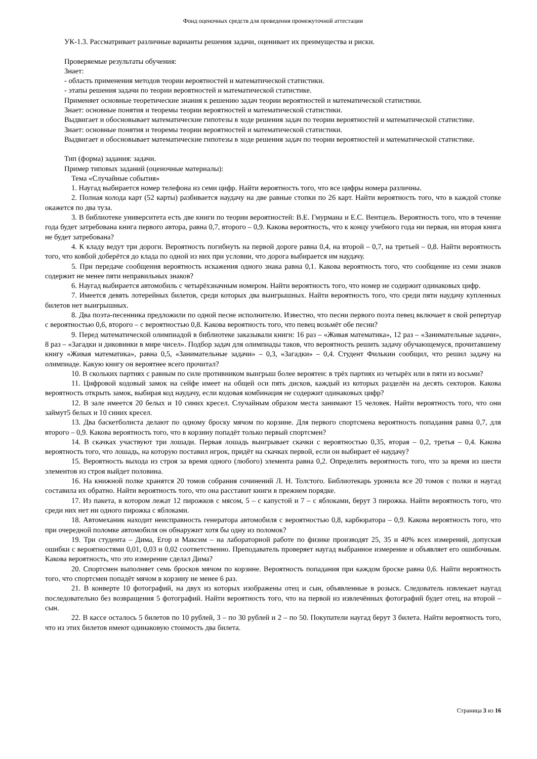Фонд оценочных средств для проведения промежуточной аттестации
УК-1.3. Рассматривает различные варианты решения задачи, оценивает их преимущества и риски.
Проверяемые результаты обучения:
Знает:
- область применения методов теории вероятностей и математической статистики.
- этапы решения задачи по теории вероятностей и математической статистике.
Применяет основные теоретические знания к решению задач теории вероятностей и математической статистики.
Знает: основные понятия и теоремы теории вероятностей и математической статистики.
Выдвигает и обосновывает математические гипотезы в ходе решения задач по теории вероятностей и математической статистике.
Знает: основные понятия и теоремы теории вероятностей и математической статистики.
Выдвигает и обосновывает математические гипотезы в ходе решения задач по теории вероятностей и математической статистике.
Тип (форма) задания: задачи.
Пример типовых заданий (оценочные материалы):
Тема «Случайные события»
1. Наугад выбирается номер телефона из семи цифр. Найти вероятность того, что все цифры номера различны.
2. Полная колода карт (52 карты) разбивается наудачу на две равные стопки по 26 карт. Найти вероятность того, что в каждой стопке окажется по два туза.
3. В библиотеке университета есть две книги по теории вероятностей: В.Е. Гмурмана и Е.С. Вентцель. Вероятность того, что в течение года будет затребована книга первого автора, равна 0,7, второго – 0,9. Какова вероятность, что к концу учебного года ни первая, ни вторая книга не будет затребована?
4. К кладу ведут три дороги. Вероятность погибнуть на первой дороге равна 0,4, на второй – 0,7, на третьей – 0,8. Найти вероятность того, что ковбой доберётся до клада по одной из них при условии, что дорога выбирается им наудачу.
5. При передаче сообщения вероятность искажения одного знака равна 0,1. Какова вероятность того, что сообщение из семи знаков содержит не менее пяти неправильных знаков?
6. Наугад выбирается автомобиль с четырёхзначным номером. Найти вероятность того, что номер не содержит одинаковых цифр.
7. Имеется девять лотерейных билетов, среди которых два выигрышных. Найти вероятность того, что среди пяти наудачу купленных билетов нет выигрышных.
8. Два поэта-песенника предложили по одной песне исполнителю. Известно, что песни первого поэта певец включает в свой репертуар с вероятностью 0,6, второго – с вероятностью 0,8. Какова вероятность того, что певец возьмёт обе песни?
9. Перед математической олимпиадой в библиотеке заказывали книги: 16 раз – «Живая математика», 12 раз – «Занимательные задачи», 8 раз – «Загадки и диковинки в мире чисел». Подбор задач для олимпиады таков, что вероятность решить задачу обучающемуся, прочитавшему книгу «Живая математика», равна 0,5, «Занимательные задачи» – 0,3, «Загадки» – 0,4. Студент Филькин сообщил, что решил задачу на олимпиаде. Какую книгу он вероятнее всего прочитал?
10. В скольких партиях с равным по силе противником выигрыш более вероятен: в трёх партиях из четырёх или в пяти из восьми?
11. Цифровой кодовый замок на сейфе имеет на общей оси пять дисков, каждый из которых разделён на десять секторов. Какова вероятность открыть замок, выбирая код наудачу, если кодовая комбинация не содержит одинаковых цифр?
12. В зале имеется 20 белых и 10 синих кресел. Случайным образом места занимают 15 человек. Найти вероятность того, что они займут5 белых и 10 синих кресел.
13. Два баскетболиста делают по одному броску мячом по корзине. Для первого спортсмена вероятность попадания равна 0,7, для второго – 0,9. Какова вероятность того, что в корзину попадёт только первый спортсмен?
14. В скачках участвуют три лошади. Первая лошадь выигрывает скачки с вероятностью 0,35, вторая – 0,2, третья – 0,4. Какова вероятность того, что лошадь, на которую поставил игрок, придёт на скачках первой, если он выбирает её наудачу?
15. Вероятность выхода из строя за время одного (любого) элемента равна 0,2. Определить вероятность того, что за время из шести элементов из строя выйдет половина.
16. На книжной полке хранятся 20 томов собрания сочинений Л. Н. Толстого. Библиотекарь уронила все 20 томов с полки и наугад составила их обратно. Найти вероятность того, что она расставит книги в прежнем порядке.
17. Из пакета, в котором лежат 12 пирожков с мясом, 5 – с капустой и 7 – с яблоками, берут 3 пирожка. Найти вероятность того, что среди них нет ни одного пирожка с яблоками.
18. Автомеханик находит неисправность генератора автомобиля с вероятностью 0,8, карбюратора – 0,9. Какова вероятность того, что при очередной поломке автомобиля он обнаружит хотя бы одну из поломок?
19. Три студента – Дима, Егор и Максим – на лабораторной работе по физике производят 25, 35 и 40% всех измерений, допуская ошибки с вероятностями 0,01, 0,03 и 0,02 соответственно. Преподаватель проверяет наугад выбранное измерение и объявляет его ошибочным. Какова вероятность, что это измерение сделал Дима?
20. Спортсмен выполняет семь бросков мячом по корзине. Вероятность попадания при каждом броске равна 0,6. Найти вероятность того, что спортсмен попадёт мячом в корзину не менее 6 раз.
21. В конверте 10 фотографий, на двух из которых изображены отец и сын, объявленные в розыск. Следователь извлекает наугад последовательно без возвращения 5 фотографий. Найти вероятность того, что на первой из извлечённых фотографий будет отец, на второй – сын.
22. В кассе осталось 5 билетов по 10 рублей, 3 – по 30 рублей и 2 – по 50. Покупатели наугад берут 3 билета. Найти вероятность того, что из этих билетов имеют одинаковую стоимость два билета.
Страница 3 из 16